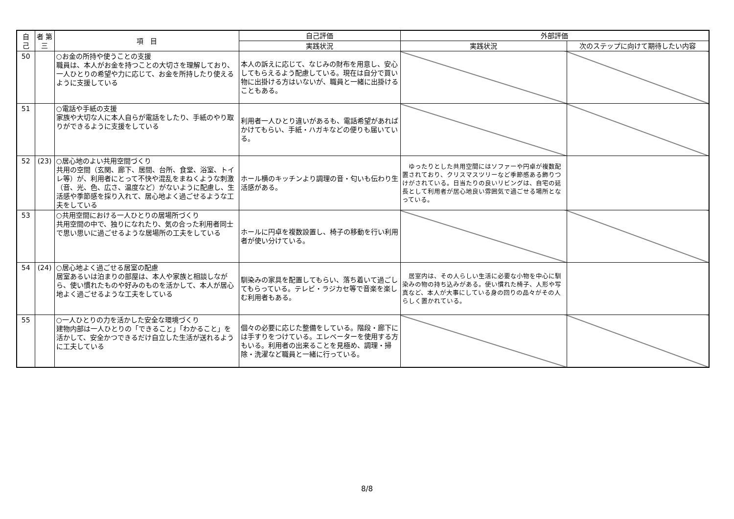| 自 己 | 者 第三 | 項 目 | 自己評価 | 外部評価 | |
| --- | --- | --- | --- | --- | --- |
| | | | 実践状況 | 実践状況 | 次のステップに向けて期待したい内容 |
| 50 | | ○お金の所持や使うことの支援 職員は、本人がお金を持つことの大切さを理解しており、一人ひとりの希望や力に応じて、お金を所持したり使えるように支援している | 本人の訴えに応じて、なじみの財布を用意し、安心してもらえるよう配慮している。現在は自分で買い物に出掛ける方はいないが、職員と一緒に出掛けることもある。 | | |
| 51 | | ○電話や手紙の支援 家族や大切な人に本人自らが電話をしたり、手紙のやり取りができるように支援をしている | 利用者一人ひとり違いがあるも、電話希望があればかけてもらい、手紙・ハガキなどの便りも届いている。 | | |
| 52 | (23) | ○居心地のよい共用空間づくり 共用の空間（玄関、廊下、居間、台所、食堂、浴室、トイレ等）が、利用者にとって不快や混乱をまねくような刺激（音、光、色、広さ、温度など）がないように配慮し、生活感や季節感を採り入れて、居心地よく過ごせるような工夫をしている | ホール横のキッチンより調理の音・匂いも伝わり生活感がある。 | ゆったりとした共用空間にはソファーや円卓が複数配置されており、クリスマスツリーなど季節感ある飾りつけがされている。日当たりの良いリビングは、自宅の延長として利用者が居心地良い雰囲気で過ごせる場所となっている。 | |
| 53 | | ○共用空間における一人ひとりの居場所づくり 共用空間の中で、独りになれたり、気の合った利用者同士で思い思いに過ごせるような居場所の工夫をしている | ホールに円卓を複数設置し、椅子の移動を行い利用者が使い分けている。 | | |
| 54 | (24) | ○居心地よく過ごせる居室の配慮 居室あるいは泊まりの部屋は、本人や家族と相談しながら、使い慣れたものや好みのものを活かして、本人が居心地よく過ごせるような工夫をしている | 馴染みの家具を配置してもらい、落ち着いて過ごしてもらっている。テレビ・ラジカセ等で音楽を楽しむ利用者もある。 | 居室内は、その人らしい生活に必要な小物を中心に馴染みの物の持ち込みがある。使い慣れた椅子、人形や写真など、本人が大事にしている身の回りの品々がその人らしく置かれている。 | |
| 55 | | ○一人ひとりの力を活かした安全な環境づくり 建物内部は一人ひとりの「できること」「わかること」を活かして、安全かつできるだけ自立した生活が送れるように工夫している | 個々の必要に応じた整備をしている。階段・廊下には手すりをつけている。エレベーターを使用する方もいる。利用者の出来ることを見極め、調理・掃除・洗濯など職員と一緒に行っている。 | | |
8/8